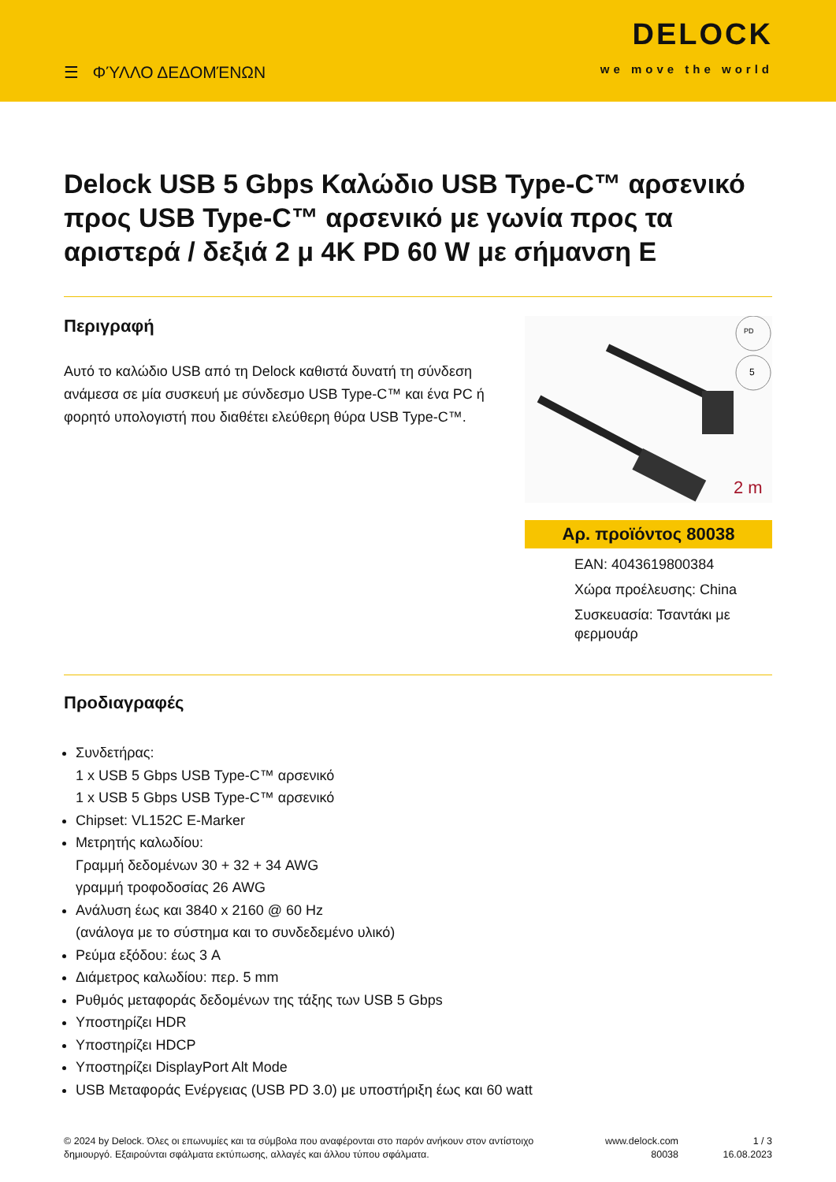☰ ΦΎΛΛΟ ΔΕΔΟΜΈΝΩΝ
DELOCK
we move the world
Delock USB 5 Gbps Καλώδιο USB Type-C™ αρσενικό προς USB Type-C™ αρσενικό με γωνία προς τα αριστερά / δεξιά 2 μ 4K PD 60 W με σήμανση E
Περιγραφή
Αυτό το καλώδιο USB από τη Delock καθιστά δυνατή τη σύνδεση ανάμεσα σε μία συσκευή με σύνδεσμο USB Type-C™ και ένα PC ή φορητό υπολογιστή που διαθέτει ελεύθερη θύρα USB Type-C™.
PD
5
2 m
Αρ. προϊόντος 80038
EAN: 4043619800384
Χώρα προέλευσης: China
Συσκευασία: Τσαντάκι με φερμουάρ
Προδιαγραφές
Συνδετήρας:
1 x USB 5 Gbps USB Type-C™ αρσενικό
1 x USB 5 Gbps USB Type-C™ αρσενικό
Chipset: VL152C E-Marker
Μετρητής καλωδίου:
Γραμμή δεδομένων 30 + 32 + 34 AWG
γραμμή τροφοδοσίας 26 AWG
Ανάλυση έως και 3840 x 2160 @ 60 Hz
(ανάλογα με το σύστημα και το συνδεδεμένο υλικό)
Ρεύμα εξόδου: έως 3 A
Διάμετρος καλωδίου: περ. 5 mm
Ρυθμός μεταφοράς δεδομένων της τάξης των USB 5 Gbps
Υποστηρίζει HDR
Υποστηρίζει HDCP
Υποστηρίζει DisplayPort Alt Mode
USB Μεταφοράς Ενέργειας (USB PD 3.0) με υποστήριξη έως και 60 watt
© 2024 by Delock. Όλες οι επωνυμίες και τα σύμβολα που αναφέρονται στο παρόν ανήκουν στον αντίστοιχο δημιουργό. Εξαιρούνται σφάλματα εκτύπωσης, αλλαγές και άλλου τύπου σφάλματα.
www.delock.com
80038
1 / 3
16.08.2023